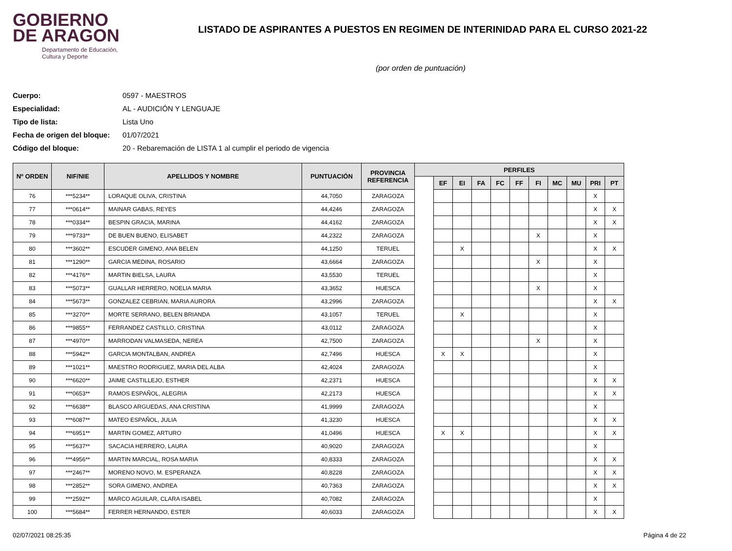GOBIERNO
DE ARAGON
Departamento de Educación,
Cultura y Deporte
LISTADO DE ASPIRANTES A PUESTOS EN REGIMEN DE INTERINIDAD PARA EL CURSO 2021-22
(por orden de puntuación)
Cuerpo: 0597 - MAESTROS
Especialidad: AL - AUDICIÓN Y LENGUAJE
Tipo de lista: Lista Uno
Fecha de origen del bloque: 01/07/2021
Código del bloque: 20 - Rebaremación de LISTA 1 al cumplir el periodo de vigencia
| Nº ORDEN | NIF/NIE | APELLIDOS Y NOMBRE | PUNTUACIÓN | PROVINCIA REFERENCIA | PERFILES | | | | | | | | | | |
| --- | --- | --- | --- | --- | --- | --- | --- | --- | --- | --- | --- | --- | --- | --- | --- |
| | | | | | | EF | EI | FA | FC | FF | FI | MC | MU | PRI | PT |
| 76 | ***5234** | LORAQUE OLIVA, CRISTINA | 44,7050 | ZARAGOZA | | | | | | | | | | X | |
| 77 | ***0614** | MAINAR GABAS, REYES | 44,4246 | ZARAGOZA | | | | | | | | | | X | X |
| 78 | ***0334** | BESPIN GRACIA, MARINA | 44,4162 | ZARAGOZA | | | | | | | | | | X | X |
| 79 | ***9733** | DE BUEN BUENO, ELISABET | 44,2322 | ZARAGOZA | | | | | | | X | | | X | |
| 80 | ***3602** | ESCUDER GIMENO, ANA BELEN | 44,1250 | TERUEL | | | X | | | | | | | X | X |
| 81 | ***1290** | GARCIA MEDINA, ROSARIO | 43,6664 | ZARAGOZA | | | | | | | X | | | X | |
| 82 | ***4176** | MARTIN BIELSA, LAURA | 43,5530 | TERUEL | | | | | | | | | | X | |
| 83 | ***5073** | GUALLAR HERRERO, NOELIA MARIA | 43,3652 | HUESCA | | | | | | | X | | | X | |
| 84 | ***5673** | GONZALEZ CEBRIAN, MARIA AURORA | 43,2996 | ZARAGOZA | | | | | | | | | | X | X |
| 85 | ***3270** | MORTE SERRANO, BELEN BRIANDA | 43,1057 | TERUEL | | | X | | | | | | | X | |
| 86 | ***9855** | FERRANDEZ CASTILLO, CRISTINA | 43,0112 | ZARAGOZA | | | | | | | | | | X | |
| 87 | ***4970** | MARRODAN VALMASEDA, NEREA | 42,7500 | ZARAGOZA | | | | | | | X | | | X | |
| 88 | ***5942** | GARCIA MONTALBAN, ANDREA | 42,7496 | HUESCA | | X | X | | | | | | | X | |
| 89 | ***1021** | MAESTRO RODRIGUEZ, MARIA DEL ALBA | 42,4024 | ZARAGOZA | | | | | | | | | | X | |
| 90 | ***6620** | JAIME CASTILLEJO, ESTHER | 42,2371 | HUESCA | | | | | | | | | | X | X |
| 91 | ***0653** | RAMOS ESPAÑOL, ALEGRIA | 42,2173 | HUESCA | | | | | | | | | | X | X |
| 92 | ***6638** | BLASCO ARGUEDAS, ANA CRISTINA | 41,9999 | ZARAGOZA | | | | | | | | | | X | |
| 93 | ***6087** | MATEO ESPAÑOL, JULIA | 41,3230 | HUESCA | | | | | | | | | | X | X |
| 94 | ***6951** | MARTIN GOMEZ, ARTURO | 41,0496 | HUESCA | | X | X | | | | | | | X | X |
| 95 | ***5637** | SACACIA HERRERO, LAURA | 40,9020 | ZARAGOZA | | | | | | | | | | X | |
| 96 | ***4956** | MARTIN MARCIAL, ROSA MARIA | 40,8333 | ZARAGOZA | | | | | | | | | | X | X |
| 97 | ***2467** | MORENO NOVO, M. ESPERANZA | 40,8228 | ZARAGOZA | | | | | | | | | | X | X |
| 98 | ***2852** | SORA GIMENO, ANDREA | 40,7363 | ZARAGOZA | | | | | | | | | | X | X |
| 99 | ***2592** | MARCO AGUILAR, CLARA ISABEL | 40,7082 | ZARAGOZA | | | | | | | | | | X | |
| 100 | ***5684** | FERRER HERNANDO, ESTER | 40,6033 | ZARAGOZA | | | | | | | | | | X | X |
02/07/2021 08:25:35 Página 4 de 22